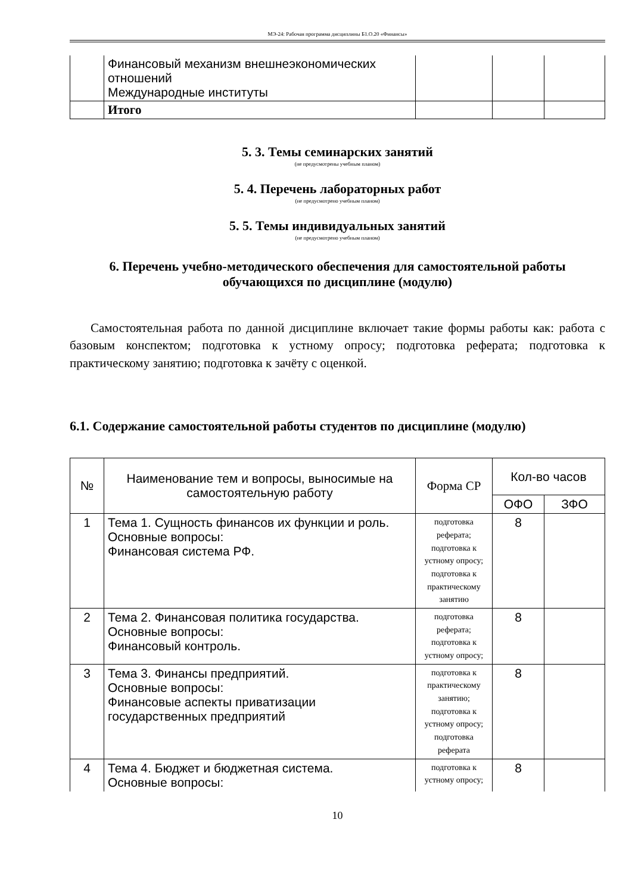МЭ-24: Рабочая программа дисциплины Б1.О.20 «Финансы»
| | Финансовый механизм внешнеэкономических отношений Международные институты | | | |
| | Итого | | | |
5. 3. Темы семинарских занятий
(не предусмотрены учебным планом)
5. 4. Перечень лабораторных работ
(не предусмотрено учебным планом)
5. 5. Темы индивидуальных занятий
(не предусмотрено учебным планом)
6. Перечень учебно-методического обеспечения для самостоятельной работы обучающихся по дисциплине (модулю)
Самостоятельная работа по данной дисциплине включает такие формы работы как: работа с базовым конспектом; подготовка к устному опросу; подготовка реферата; подготовка к практическому занятию; подготовка к зачёту с оценкой.
6.1. Содержание самостоятельной работы студентов по дисциплине (модулю)
| № | Наименование тем и вопросы, выносимые на самостоятельную работу | Форма СР | Кол-во часов | |
| --- | --- | --- | --- | --- |
| | | | ОФО | ЗФО |
| 1 | Тема 1. Сущность финансов их функции и роль. Основные вопросы: Финансовая система РФ. | подготовка реферата; подготовка к устному опросу; подготовка к практическому занятию | 8 | |
| 2 | Тема 2. Финансовая политика государства. Основные вопросы: Финансовый контроль. | подготовка реферата; подготовка к устному опросу; | 8 | |
| 3 | Тема 3. Финансы предприятий. Основные вопросы: Финансовые аспекты приватизации государственных предприятий | подготовка к практическому занятию; подготовка к устному опросу; подготовка реферата | 8 | |
| 4 | Тема 4. Бюджет и бюджетная система. Основные вопросы: | подготовка к устному опросу; | 8 | |
10